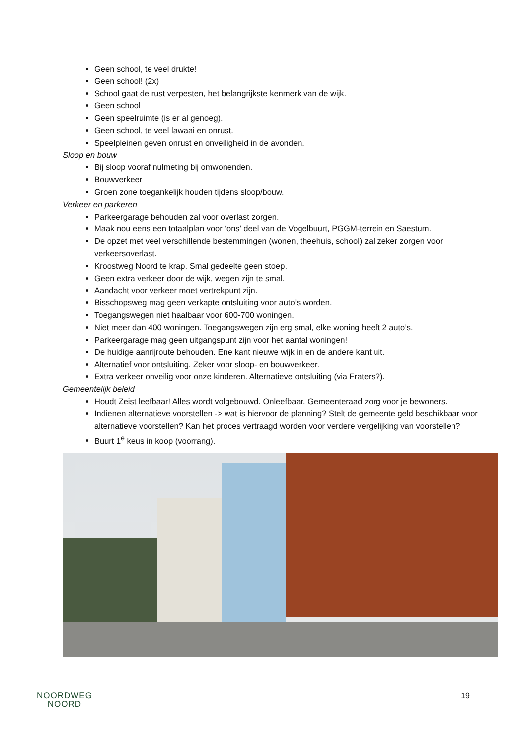Geen school, te veel drukte!
Geen school! (2x)
School gaat de rust verpesten, het belangrijkste kenmerk van de wijk.
Geen school
Geen speelruimte (is er al genoeg).
Geen school, te veel lawaai en onrust.
Speelpleinen geven onrust en onveiligheid in de avonden.
Sloop en bouw
Bij sloop vooraf nulmeting bij omwonenden.
Bouwverkeer
Groen zone toegankelijk houden tijdens sloop/bouw.
Verkeer en parkeren
Parkeergarage behouden zal voor overlast zorgen.
Maak nou eens een totaalplan voor ‘ons’ deel van de Vogelbuurt, PGGM-terrein en Saestum.
De opzet met veel verschillende bestemmingen (wonen, theehuis, school) zal zeker zorgen voor verkeersoverlast.
Kroostweg Noord te krap. Smal gedeelte geen stoep.
Geen extra verkeer door de wijk, wegen zijn te smal.
Aandacht voor verkeer moet vertrekpunt zijn.
Bisschopsweg mag geen verkapte ontsluiting voor auto’s worden.
Toegangswegen niet haalbaar voor 600-700 woningen.
Niet meer dan 400 woningen. Toegangswegen zijn erg smal, elke woning heeft 2 auto’s.
Parkeergarage mag geen uitgangspunt zijn voor het aantal woningen!
De huidige aanrijroute behouden. Ene kant nieuwe wijk in en de andere kant uit.
Alternatief voor ontsluiting. Zeker voor sloop- en bouwverkeer.
Extra verkeer onveilig voor onze kinderen. Alternatieve ontsluiting (via Fraters?).
Gemeentelijk beleid
Houdt Zeist leefbaar! Alles wordt volgebouwd. Onleefbaar. Gemeenteraad zorg voor je bewoners.
Indienen alternatieve voorstellen -> wat is hiervoor de planning? Stelt de gemeente geld beschikbaar voor alternatieve voorstellen? Kan het proces vertraagd worden voor verdere vergelijking van voorstellen?
Buurt 1<sup>e</sup> keus in koop (voorrang).
NOORDWEG
NOORD
19